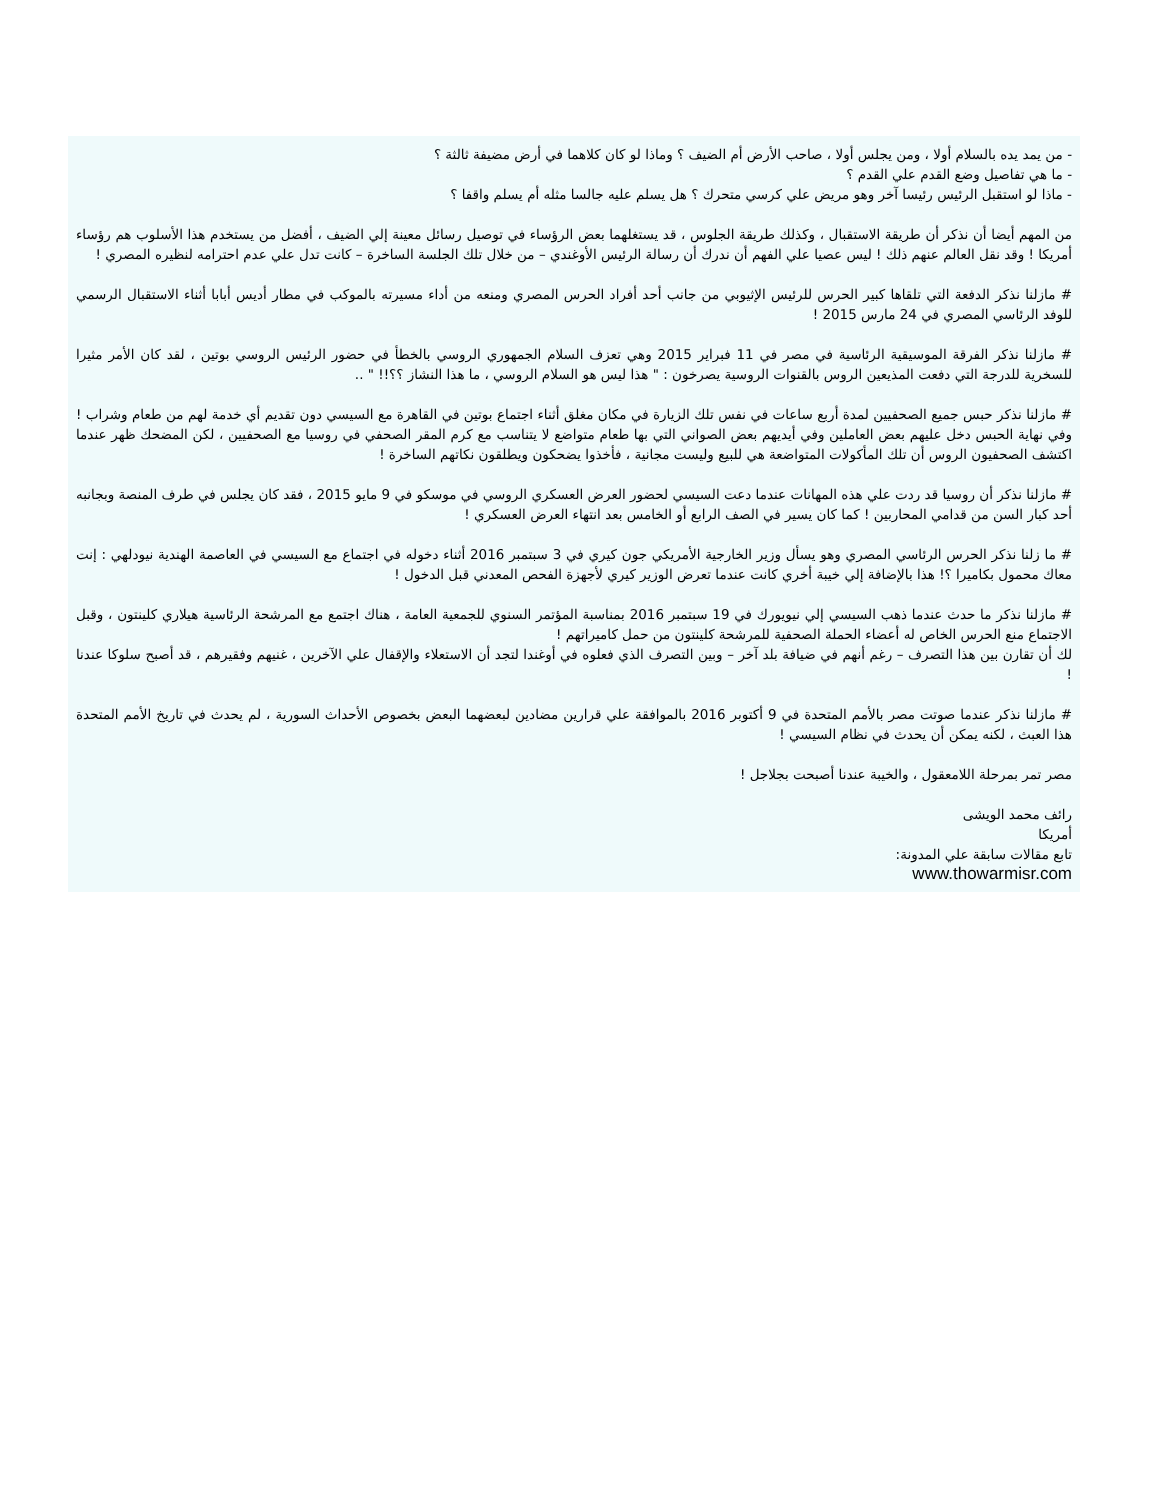- من يمد يده بالسلام أولا ، ومن يجلس أولا ، صاحب الأرض أم الضيف ؟ وماذا لو كان كلاهما في أرض مضيفة ثالثة ؟
- ما هي تفاصيل وضع القدم علي القدم ؟
- ماذا لو استقبل الرئيس رئيسا آخر وهو مريض علي كرسي متحرك ؟ هل يسلم عليه جالسا مثله أم يسلم واقفا ؟
من المهم أيضا أن نذكر أن طريقة الاستقبال ، وكذلك طريقة الجلوس ، قد يستغلهما بعض الرؤساء في توصيل رسائل معينة إلي الضيف ، أفضل من يستخدم هذا الأسلوب هم رؤساء أمريكا ! وقد نقل العالم عنهم ذلك ! ليس عصيا علي الفهم أن ندرك أن رسالة الرئيس الأوغندي – من خلال تلك الجلسة الساخرة – كانت تدل علي عدم احترامه لنظيره المصري !
# مازلنا نذكر الدفعة التي تلقاها كبير الحرس للرئيس الإثيوبي من جانب أحد أفراد الحرس المصري ومنعه من أداء مسيرته بالموكب في مطار أديس أبابا أثناء الاستقبال الرسمي للوفد الرئاسي المصري في 24 مارس 2015 !
# مازلنا نذكر الفرقة الموسيقية الرئاسية في مصر في 11 فبراير 2015 وهي تعزف السلام الجمهوري الروسي بالخطأ في حضور الرئيس الروسي بوتين ، لقد كان الأمر مثيرا للسخرية للدرجة التي دفعت المذيعين الروس بالقنوات الروسية يصرخون : " هذا ليس هو السلام الروسي ، ما هذا النشاز ؟؟!! " ..
# مازلنا نذكر حبس جميع الصحفيين لمدة أربع ساعات في نفس تلك الزيارة في مكان مغلق أثناء اجتماع بوتين في القاهرة مع السيسي دون تقديم أي خدمة لهم من طعام وشراب ! وفي نهاية الحبس دخل عليهم بعض العاملين وفي أيديهم بعض الصواني التي بها طعام متواضع لا يتناسب مع كرم المقر الصحفي في روسيا مع الصحفيين ، لكن المضحك ظهر عندما اكتشف الصحفيون الروس أن تلك المأكولات المتواضعة هي للبيع وليست مجانية ، فأخذوا يضحكون ويطلقون نكاتهم الساخرة !
# مازلنا نذكر أن روسيا قد ردت علي هذه المهانات عندما دعت السيسي لحضور العرض العسكري الروسي في موسكو في 9 مايو 2015 ، فقد كان يجلس في طرف المنصة وبجانبه أحد كبار السن من قدامي المحاربين ! كما كان يسير في الصف الرابع أو الخامس بعد انتهاء العرض العسكري !
# ما زلنا نذكر الحرس الرئاسي المصري وهو يسأل وزير الخارجية الأمريكي جون كيري في 3 سبتمبر 2016 أثناء دخوله في اجتماع مع السيسي في العاصمة الهندية نيودلهي : إنت معاك محمول بكاميرا ؟! هذا بالإضافة إلي خيبة أخري كانت عندما تعرض الوزير كيري لأجهزة الفحص المعدني قبل الدخول !
# مازلنا نذكر ما حدث عندما ذهب السيسي إلي نيويورك في 19 سبتمبر 2016 بمناسبة المؤتمر السنوي للجمعية العامة ، هناك اجتمع مع المرشحة الرئاسية هيلاري كلينتون ، وقبل الاجتماع منع الحرس الخاص له أعضاء الحملة الصحفية للمرشحة كلينتون من حمل كاميراتهم !
لك أن تقارن بين هذا التصرف – رغم أنهم في ضيافة بلد آخر – وبين التصرف الذي فعلوه في أوغندا لتجد أن الاستعلاء والإقفال علي الآخرين ، غنيهم وفقيرهم ، قد أصبح سلوكا عندنا !
# مازلنا نذكر عندما صوتت مصر بالأمم المتحدة في 9 أكتوبر 2016 بالموافقة علي قرارين مضادين لبعضهما البعض بخصوص الأحداث السورية ، لم يحدث في تاريخ الأمم المتحدة هذا العبث ، لكنه يمكن أن يحدث في نظام السيسي !
مصر تمر بمرحلة اللامعقول ، والخيبة عندنا أصبحت بجلاجل !
رائف محمد الويشى
أمريكا
تابع مقالات سابقة علي المدونة:
www.thowarmisr.com